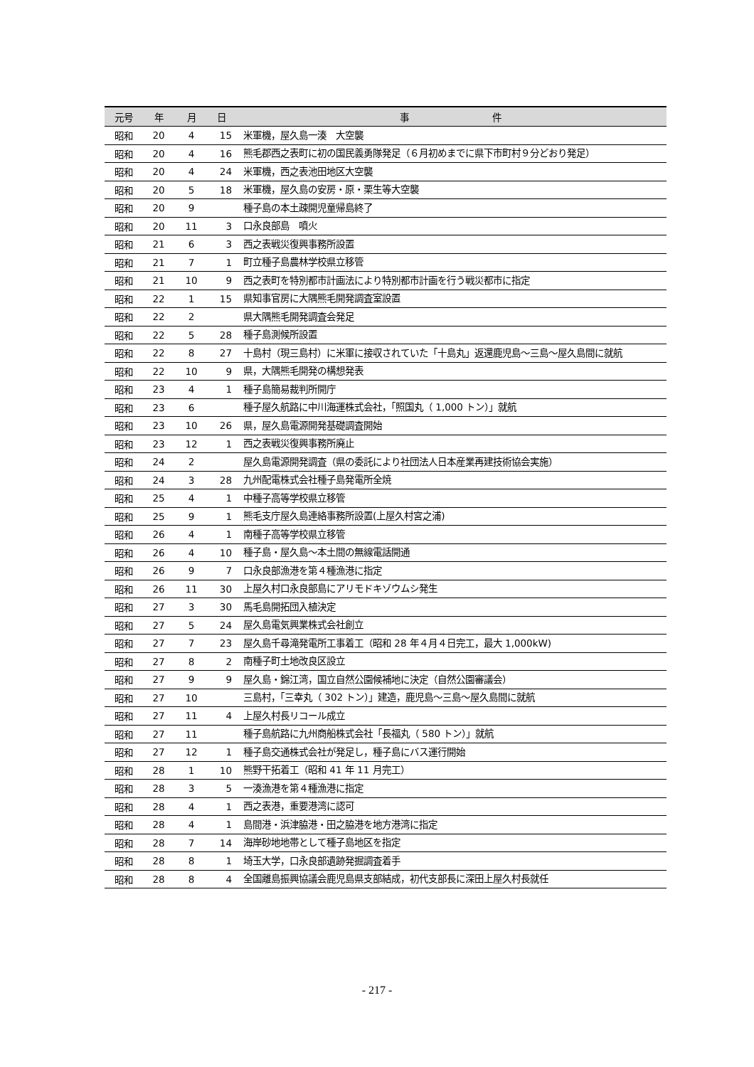| 元号 | 年 | 月 | 日 | 事 件 |
| --- | --- | --- | --- | --- |
| 昭和 | 20 | 4 | 15 | 米軍機，屋久島一湊 大空襲 |
| 昭和 | 20 | 4 | 16 | 熊毛郡西之表町に初の国民義勇隊発足（６月初めまでに県下市町村９分どおり発足） |
| 昭和 | 20 | 4 | 24 | 米軍機，西之表池田地区大空襲 |
| 昭和 | 20 | 5 | 18 | 米軍機，屋久島の安房・原・栗生等大空襲 |
| 昭和 | 20 | 9 | | 種子島の本土疎開児童帰島終了 |
| 昭和 | 20 | 11 | 3 | 口永良部島 噴火 |
| 昭和 | 21 | 6 | 3 | 西之表戦災復興事務所設置 |
| 昭和 | 21 | 7 | 1 | 町立種子島農林学校県立移管 |
| 昭和 | 21 | 10 | 9 | 西之表町を特別都市計画法により特別都市計画を行う戦災都市に指定 |
| 昭和 | 22 | 1 | 15 | 県知事官房に大隅熊毛開発調査室設置 |
| 昭和 | 22 | 2 | | 県大隅熊毛開発調査会発足 |
| 昭和 | 22 | 5 | 28 | 種子島測候所設置 |
| 昭和 | 22 | 8 | 27 | 十島村（現三島村）に米軍に接収されていた「十島丸」返還鹿児島～三島～屋久島間に就航 |
| 昭和 | 22 | 10 | 9 | 県，大隅熊毛開発の構想発表 |
| 昭和 | 23 | 4 | 1 | 種子島簡易裁判所開庁 |
| 昭和 | 23 | 6 | | 種子屋久航路に中川海運株式会社，「照国丸（ 1,000 トン）」就航 |
| 昭和 | 23 | 10 | 26 | 県，屋久島電源開発基礎調査開始 |
| 昭和 | 23 | 12 | 1 | 西之表戦災復興事務所廃止 |
| 昭和 | 24 | 2 | | 屋久島電源開発調査（県の委託により社団法人日本産業再建技術協会実施） |
| 昭和 | 24 | 3 | 28 | 九州配電株式会社種子島発電所全焼 |
| 昭和 | 25 | 4 | 1 | 中種子高等学校県立移管 |
| 昭和 | 25 | 9 | 1 | 熊毛支庁屋久島連絡事務所設置(上屋久村宮之浦) |
| 昭和 | 26 | 4 | 1 | 南種子高等学校県立移管 |
| 昭和 | 26 | 4 | 10 | 種子島・屋久島～本土間の無線電話開通 |
| 昭和 | 26 | 9 | 7 | 口永良部漁港を第４種漁港に指定 |
| 昭和 | 26 | 11 | 30 | 上屋久村口永良部島にアリモドキゾウムシ発生 |
| 昭和 | 27 | 3 | 30 | 馬毛島開拓団入植決定 |
| 昭和 | 27 | 5 | 24 | 屋久島電気興業株式会社創立 |
| 昭和 | 27 | 7 | 23 | 屋久島千尋滝発電所工事着工（昭和 28 年４月４日完工，最大 1,000kW) |
| 昭和 | 27 | 8 | 2 | 南種子町土地改良区設立 |
| 昭和 | 27 | 9 | 9 | 屋久島・錦江湾，国立自然公園候補地に決定（自然公園審議会） |
| 昭和 | 27 | 10 | | 三島村，「三幸丸（ 302 トン）」建造，鹿児島～三島～屋久島間に就航 |
| 昭和 | 27 | 11 | 4 | 上屋久村長リコール成立 |
| 昭和 | 27 | 11 | | 種子島航路に九州商船株式会社「長福丸（ 580 トン）」就航 |
| 昭和 | 27 | 12 | 1 | 種子島交通株式会社が発足し，種子島にバス運行開始 |
| 昭和 | 28 | 1 | 10 | 熊野干拓着工（昭和 41 年 11 月完工） |
| 昭和 | 28 | 3 | 5 | 一湊漁港を第４種漁港に指定 |
| 昭和 | 28 | 4 | 1 | 西之表港，重要港湾に認可 |
| 昭和 | 28 | 4 | 1 | 島間港・浜津脇港・田之脇港を地方港湾に指定 |
| 昭和 | 28 | 7 | 14 | 海岸砂地地帯として種子島地区を指定 |
| 昭和 | 28 | 8 | 1 | 埼玉大学，口永良部遺跡発掘調査着手 |
| 昭和 | 28 | 8 | 4 | 全国離島振興協議会鹿児島県支部結成，初代支部長に深田上屋久村長就任 |
- 217 -